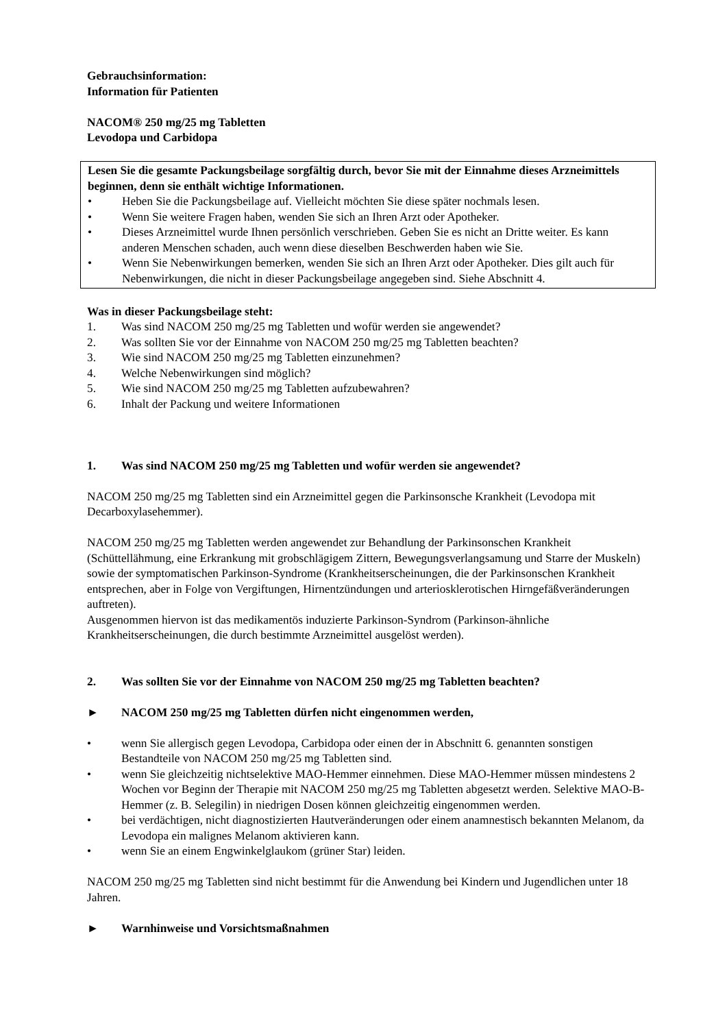Gebrauchsinformation:
Information für Patienten
NACOM® 250 mg/25 mg Tabletten
Levodopa und Carbidopa
Lesen Sie die gesamte Packungsbeilage sorgfältig durch, bevor Sie mit der Einnahme dieses Arzneimittels beginnen, denn sie enthält wichtige Informationen.
• Heben Sie die Packungsbeilage auf. Vielleicht möchten Sie diese später nochmals lesen.
• Wenn Sie weitere Fragen haben, wenden Sie sich an Ihren Arzt oder Apotheker.
• Dieses Arzneimittel wurde Ihnen persönlich verschrieben. Geben Sie es nicht an Dritte weiter. Es kann anderen Menschen schaden, auch wenn diese dieselben Beschwerden haben wie Sie.
• Wenn Sie Nebenwirkungen bemerken, wenden Sie sich an Ihren Arzt oder Apotheker. Dies gilt auch für Nebenwirkungen, die nicht in dieser Packungsbeilage angegeben sind. Siehe Abschnitt 4.
Was in dieser Packungsbeilage steht:
1. Was sind NACOM 250 mg/25 mg Tabletten und wofür werden sie angewendet?
2. Was sollten Sie vor der Einnahme von NACOM 250 mg/25 mg Tabletten beachten?
3. Wie sind NACOM 250 mg/25 mg Tabletten einzunehmen?
4. Welche Nebenwirkungen sind möglich?
5. Wie sind NACOM 250 mg/25 mg Tabletten aufzubewahren?
6. Inhalt der Packung und weitere Informationen
1. Was sind NACOM 250 mg/25 mg Tabletten und wofür werden sie angewendet?
NACOM 250 mg/25 mg Tabletten sind ein Arzneimittel gegen die Parkinsonsche Krankheit (Levodopa mit Decarboxylasehemmer).
NACOM 250 mg/25 mg Tabletten werden angewendet zur Behandlung der Parkinsonschen Krankheit (Schüttellähmung, eine Erkrankung mit grobschlägigem Zittern, Bewegungsverlangsamung und Starre der Muskeln) sowie der symptomatischen Parkinson-Syndrome (Krankheitserscheinungen, die der Parkinsonschen Krankheit entsprechen, aber in Folge von Vergiftungen, Hirnentzündungen und arteriosklerotischen Hirngefäßveränderungen auftreten).
Ausgenommen hiervon ist das medikamentös induzierte Parkinson-Syndrom (Parkinson-ähnliche Krankheitserscheinungen, die durch bestimmte Arzneimittel ausgelöst werden).
2. Was sollten Sie vor der Einnahme von NACOM 250 mg/25 mg Tabletten beachten?
► NACOM 250 mg/25 mg Tabletten dürfen nicht eingenommen werden,
• wenn Sie allergisch gegen Levodopa, Carbidopa oder einen der in Abschnitt 6. genannten sonstigen Bestandteile von NACOM 250 mg/25 mg Tabletten sind.
• wenn Sie gleichzeitig nichtselektive MAO-Hemmer einnehmen. Diese MAO-Hemmer müssen mindestens 2 Wochen vor Beginn der Therapie mit NACOM 250 mg/25 mg Tabletten abgesetzt werden. Selektive MAO-B-Hemmer (z. B. Selegilin) in niedrigen Dosen können gleichzeitig eingenommen werden.
• bei verdächtigen, nicht diagnostizierten Hautveränderungen oder einem anamnestisch bekannten Melanom, da Levodopa ein malignes Melanom aktivieren kann.
• wenn Sie an einem Engwinkelglaukom (grüner Star) leiden.
NACOM 250 mg/25 mg Tabletten sind nicht bestimmt für die Anwendung bei Kindern und Jugendlichen unter 18 Jahren.
► Warnhinweise und Vorsichtsmaßnahmen